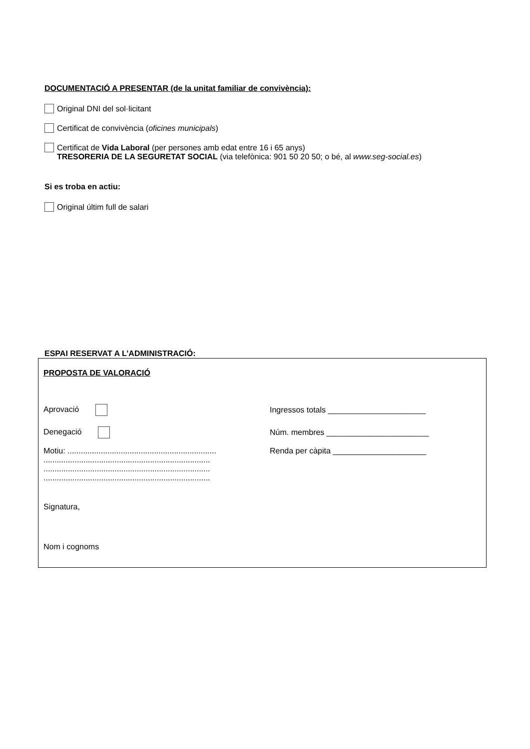DOCUMENTACIÓ A PRESENTAR (de la unitat familiar de convivència):
Original DNI del sol·licitant
Certificat de convivència (oficines municipals)
Certificat de Vida Laboral (per persones amb edat entre 16 i 65 anys)
TRESORERIA DE LA SEGURETAT SOCIAL (via telefònica: 901 50 20 50; o bé, al www.seg-social.es)
Si es troba en actiu:
Original últim full de salari
ESPAI RESERVAT A L’ADMINISTRACIÓ:
PROPOSTA DE VALORACIÓ
Aprovació
Ingressos totals ______________________
Denegació
Núm. membres _______________________
Motiu: ...................................................................
...........................................................................
...........................................................................
...........................................................................
Renda per càpita _____________________
Signatura,
Nom i cognoms